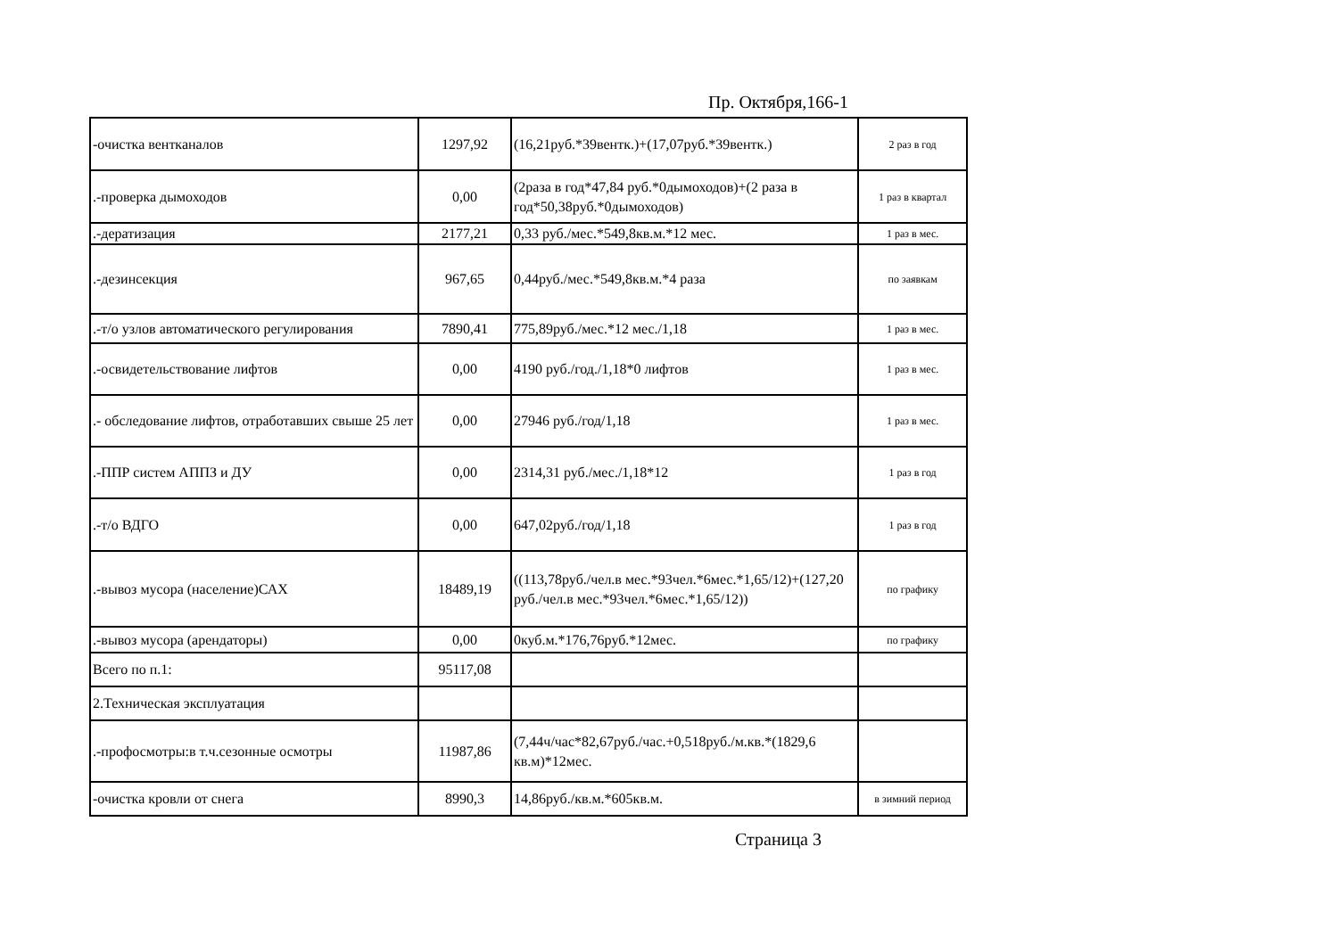Пр. Октября,166-1
| -очистка вентканалов | 1297,92 | (16,21руб.*39вентк.)+(17,07руб.*39вентк.) | 2 раз в год |
| .-проверка дымоходов | 0,00 | (2раза в год*47,84 руб.*0дымоходов)+(2 раза в год*50,38руб.*0дымоходов) | 1 раз в квартал |
| .-дератизация | 2177,21 | 0,33 руб./мес.*549,8кв.м.*12 мес. | 1 раз в мес. |
| .-дезинсекция | 967,65 | 0,44руб./мес.*549,8кв.м.*4 раза | по заявкам |
| .-т/о узлов автоматического регулирования | 7890,41 | 775,89руб./мес.*12 мес./1,18 | 1 раз в мес. |
| .-освидетельствование лифтов | 0,00 | 4190 руб./год./1,18*0 лифтов | 1 раз в мес. |
| .- обследование лифтов, отработавших свыше 25 лет | 0,00 | 27946 руб./год/1,18 | 1 раз в мес. |
| .-ППР систем АППЗ и ДУ | 0,00 | 2314,31 руб./мес./1,18*12 | 1 раз в год |
| .-т/о ВДГО | 0,00 | 647,02руб./год/1,18 | 1 раз в год |
| .-вывоз мусора (население)САХ | 18489,19 | ((113,78руб./чел.в мес.*93чел.*6мес.*1,65/12)+(127,20 руб./чел.в мес.*93чел.*6мес.*1,65/12)) | по графику |
| .-вывоз мусора (арендаторы) | 0,00 | 0куб.м.*176,76руб.*12мес. | по графику |
| Всего по п.1: | 95117,08 | | |
| 2.Техническая эксплуатация | | | |
| .-профосмотры:в т.ч.сезонные осмотры | 11987,86 | (7,44ч/час*82,67руб./час.+0,518руб./м.кв.*(1829,6 кв.м)*12мес. | |
| -очистка кровли от снега | 8990,3 | 14,86руб./кв.м.*605кв.м. | в зимний период |
Страница 3